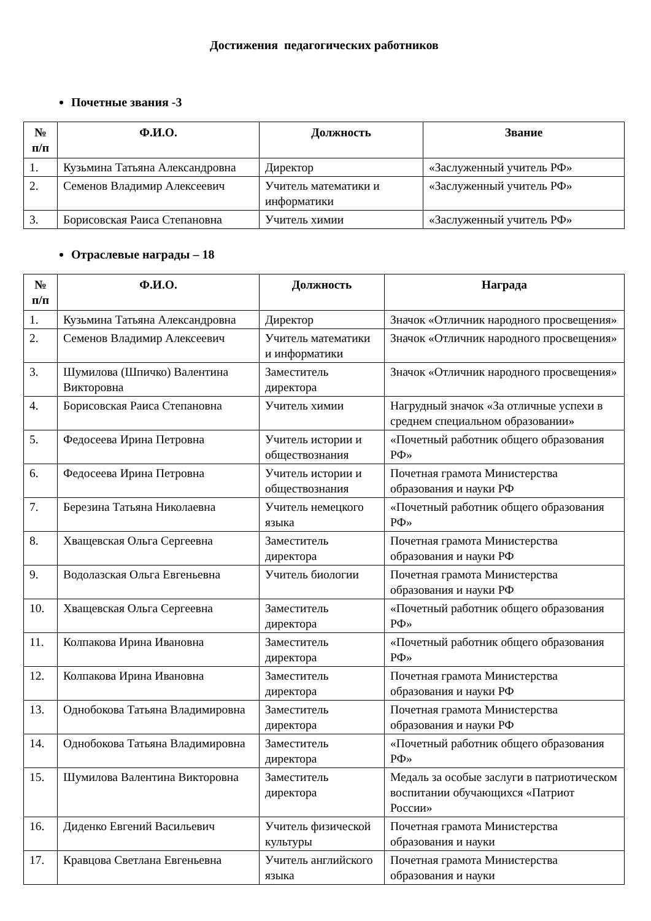Достижения педагогических работников
Почетные звания -3
| № п/п | Ф.И.О. | Должность | Звание |
| --- | --- | --- | --- |
| 1. | Кузьмина Татьяна Александровна | Директор | «Заслуженный учитель РФ» |
| 2. | Семенов Владимир Алексеевич | Учитель математики и информатики | «Заслуженный учитель РФ» |
| 3. | Борисовская Раиса Степановна | Учитель химии | «Заслуженный учитель РФ» |
Отраслевые награды – 18
| № п/п | Ф.И.О. | Должность | Награда |
| --- | --- | --- | --- |
| 1. | Кузьмина Татьяна Александровна | Директор | Значок «Отличник народного просвещения» |
| 2. | Семенов Владимир Алексеевич | Учитель математики и информатики | Значок «Отличник народного просвещения» |
| 3. | Шумилова (Шпичко) Валентина Викторовна | Заместитель директора | Значок «Отличник народного просвещения» |
| 4. | Борисовская Раиса Степановна | Учитель химии | Нагрудный значок «За отличные успехи в среднем специальном образовании» |
| 5. | Федосеева Ирина Петровна | Учитель истории и обществознания | «Почетный работник общего образования РФ» |
| 6. | Федосеева Ирина Петровна | Учитель истории и обществознания | Почетная грамота Министерства образования и науки РФ |
| 7. | Березина Татьяна Николаевна | Учитель немецкого языка | «Почетный работник общего образования РФ» |
| 8. | Хващевская Ольга Сергеевна | Заместитель директора | Почетная грамота Министерства образования и науки РФ |
| 9. | Водолазская Ольга Евгеньевна | Учитель биологии | Почетная грамота Министерства образования и науки РФ |
| 10. | Хващевская Ольга Сергеевна | Заместитель директора | «Почетный работник общего образования РФ» |
| 11. | Колпакова Ирина Ивановна | Заместитель директора | «Почетный работник общего образования РФ» |
| 12. | Колпакова Ирина Ивановна | Заместитель директора | Почетная грамота Министерства образования и науки РФ |
| 13. | Однобокова Татьяна Владимировна | Заместитель директора | Почетная грамота Министерства образования и науки РФ |
| 14. | Однобокова Татьяна Владимировна | Заместитель директора | «Почетный работник общего образования РФ» |
| 15. | Шумилова Валентина Викторовна | Заместитель директора | Медаль за особые заслуги в патриотическом воспитании обучающихся «Патриот России» |
| 16. | Диденко Евгений Васильевич | Учитель физической культуры | Почетная грамота Министерства образования и науки |
| 17. | Кравцова Светлана Евгеньевна | Учитель английского языка | Почетная грамота Министерства образования и науки |